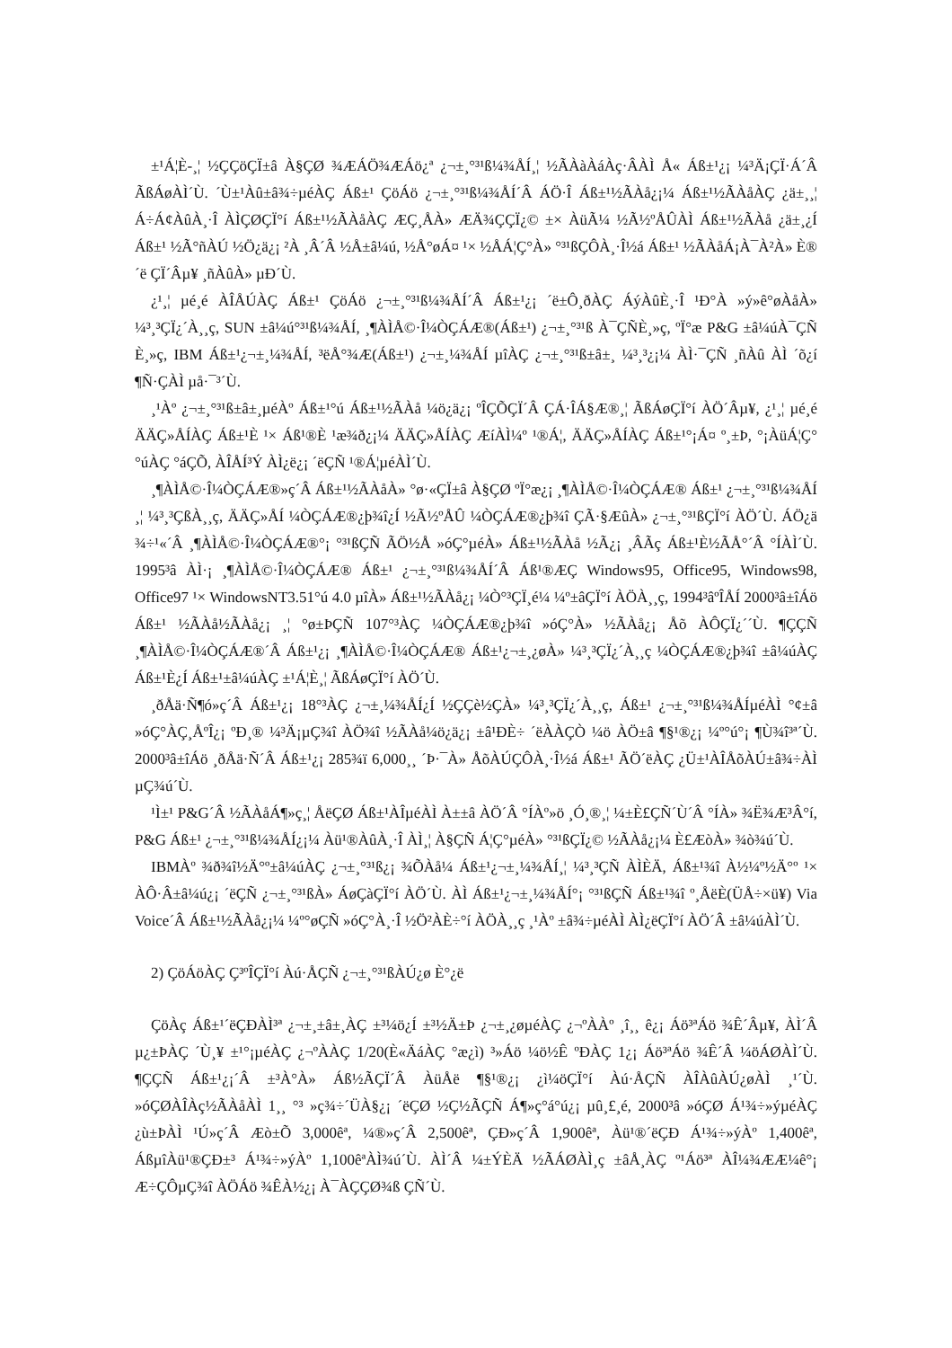±¹Á¦È-¸¦ ½ÇÇöÇÏ±â À§ÇØ ¾ÆÁÖ¾ÆÁö¿ª ¿¬±¸°³¹ß¼¾ÅÍ¸¦ ½ÃÀàÀáÀç·ÂÀÌ Å« Áß±¹¿¡ ¼³Ä¡ÇÏ·Á´Â ÃßÁøÀÌ´Ù. ´Ù±¹Àû±â¾÷µéÀÇ Áß±¹ ÇöÁö ¿¬±¸°³¹ß¼¾ÅÍ´Â ÁÖ·Î Áß±¹½ÃÀå¿¡¼­ Áß±¹½ÃÀåÀÇ ¿ä±¸¸¦ Á÷Á¢ÀûÀ¸·Î ÀÌÇØÇÏ°í Áß±¹½ÃÀåÀÇ ÆÇ¸ÅÀ» ÆÄ¾ÇÇÏ¿© ±× ÀüÃ¼ ½Ã½ºÅÛÀÌ Áß±¹½ÃÀå ¿ä±¸¿Í Áß±¹ ½Ã°ñÀÚ ½Ö¿ä¿¡ ²À ¸Â´Â ½Å±â¼ú, ½Å°øÁ¤ ¹× ½ÅÁ¦Ç°À» °³¹ßÇÔÀ¸·Î½á Áß±¹ ½ÃÀåÁ¡À¯À²À» È®´ë ÇÏ´Âµ¥ ¸ñÀûÀ» µÐ´Ù.
¿¹¸¦ µé¸é ÀÎÅÚÀÇ Áß±¹ ÇöÁö ¿¬±¸°³¹ß¼¾ÅÍ´Â Áß±¹¿¡ ´ë±Ô¸ðÀÇ ÁýÀûÈ¸·Î ¹Ð°À »ý»ê°øÀåÀ» ¼³¸³ÇÏ¿´À¸¸ç, SUN ±â¼ú°³¹ß¼¾ÅÍ, ¸¶ÀÌÅ©·Î¼ÒÇÁÆ®(Áß±¹) ¿¬±¸°³¹ß À¯ÇÑÈ¸»ç, ºÏ°æ P&G ±â¼úÀ¯ÇÑ È¸»ç, IBM Áß±¹¿¬±¸¼¾ÅÍ, ³ëÅ°¾Æ(Áß±¹) ¿¬±¸¼¾ÅÍ µîÀÇ ¿¬±¸°³¹ß±â±¸ ¼³¸³¿¡¼­ ÀÌ·¯ÇÑ ¸ñÀû ÀÌ ´õ¿í ¶Ñ·ÇÀÌ µå·¯³­´Ù.
¸¹Àº ¿¬±¸°³¹ß±â±¸µéÀº Áß±¹°ú Áß±¹½ÃÀå ¼ö¿ä¿¡ ºÎÇÕÇÏ´Â ÇÁ·ÎÁ§Æ®¸¦ ÃßÁøÇÏ°í ÀÖ´Âµ¥, ¿¹¸¦ µé¸é ÄÄÇ»ÅÍÀÇ Áß±¹È­ ¹× Áß¹®È­ ¹æ¾ð¿¡¼­ ÄÄÇ»ÅÍÀÇ ÆíÀÌ¼º ¹®Á¦, ÄÄÇ»ÅÍÀÇ Áß±¹°¡Á¤ º¸±Þ, °¡ÀüÁ¦Ç°°úÀÇ °áÇÕ, ÀÎÅÍ³Ý ÀÌ¿ë¿¡ ´ëÇÑ ¹®Á¦µéÀÌ´Ù.
¸¶ÀÌÅ©·Î¼ÒÇÁÆ®»ç´Â Áß±¹½ÃÀåÀ» °ø·«ÇÏ±â À§ÇØ ºÏ°æ¿¡ ¸¶ÀÌÅ©·Î¼ÒÇÁÆ® Áß±¹ ¿¬±¸°³¹ß¼¾ÅÍ ¸¦ ¼³¸³ÇßÀ¸¸ç, ÄÄÇ»ÅÍ ¼ÒÇÁÆ®¿þ¾î¿Í ½Ã½ºÅÛ ¼ÒÇÁÆ®¿þ¾î ÇÃ·§ÆûÀ» ¿¬±¸°³¹ßÇÏ°í ÀÖ´Ù. ÁÖ¿ä ¾÷¹«´Â ¸¶ÀÌÅ©·Î¼ÒÇÁÆ®°¡ °³¹ßÇÑ ÃÖ½Å »óÇ°µéÀ» Áß±¹½ÃÀå ½Ã¿¡ ¸ÂÃç Áß±¹È­½ÃÅ°´Â °ÍÀÌ´Ù. 1995³â ÀÌ·¡ ¸¶ÀÌÅ©·Î¼ÒÇÁÆ® Áß±¹ ¿¬±¸°³¹ß¼¾ÅÍ´Â Áß¹®ÆÇ Windows95, Office95, Windows98, Office97 ¹× WindowsNT3.51°ú 4.0 µîÀ» Áß±¹½ÃÀå¿¡ ¼Ò°³ÇÏ¸é¼­ ¼º±âÇÏ°í ÀÖÀ¸¸ç, 1994³âºÎÅÍ 2000³â±îÁö Áß±¹ ½ÃÀå½ÃÀå¿¡ ¸¦ °ø±ÞÇÑ 107°³ÀÇ ¼ÒÇÁÆ®¿þ¾î »óÇ°À» ½ÃÀå¿¡ Åõ ÀÔÇÏ¿´´Ù. ¶ÇÇÑ ¸¶ÀÌÅ©·Î¼ÒÇÁÆ®´Â Áß±¹¿¡ ¸¶ÀÌÅ©·Î¼ÒÇÁÆ® Áß±¹¿¬±¸¿øÀ» ¼³¸³ÇÏ¿´À¸¸ç ¼ÒÇÁÆ®¿þ¾î ±â¼úÀÇ Áß±¹È­¿Í Áß±¹±â¼úÀÇ ±¹Á¦È­¸¦ ÃßÁøÇÏ°í ÀÖ´Ù.
¸ðÅä·Ñ¶ó»ç´Â Áß±¹¿¡ 18°³ÀÇ ¿¬±¸¼¾ÅÍ¿Í ½ÇÇè½ÇÀ» ¼³¸³ÇÏ¿´À¸¸ç, Áß±¹ ¿¬±¸°³¹ß¼¾ÅÍµéÀÌ °¢±â »óÇ°ÀÇ¸ÅºÎ¿¡ ºÐ¸® ¼³Ä¡µÇ¾î ÀÖ¾î ½ÃÀå¼ö¿ä¿¡ ±â¹ÐÈ÷ ´ëÀÀÇÒ ¼ö ÀÖ±â ¶§¹®¿¡ ¼º°ú°¡ ¶Ù¾î³ª´Ù. 2000³â±îÁö ¸ðÅä·Ñ´Â Áß±¹¿¡ 285¾ï 6,000¸¸ ´Þ·¯À» ÅõÀÚÇÔÀ¸·Î½á Áß±¹ ÃÖ´ëÀÇ ¿Ü±¹ÀÎÅõÀÚ±â¾÷ÀÌ µÇ¾ú´Ù.
¹Ì±¹ P&G´Â ½ÃÀåÁ¶»ç¸¦ ÅëÇØ Áß±¹ÀÎµéÀÌ À±±â ÀÖ´Â °ÍÀº»ö ¸Ó¸®¸¦ ¼±È£ÇÑ´Ù´Â °ÍÀ» ¾Ë¾Æ³Â°í, P&G Áß±¹ ¿¬±¸°³¹ß¼¾ÅÍ¿¡¼­ Àü¹®ÀûÀ¸·Î ÀÌ¸¦ À§ÇÑ Á¦Ç°µéÀ» °³¹ßÇÏ¿© ½ÃÀå¿¡¼­ È£ÆòÀ» ¾ò¾ú´Ù.
IBMÀº ¾ð¾î½Ä°º±â¼úÀÇ ¿¬±¸°³¹ß¿¡ ¾ÕÀå¼­ Áß±¹¿¬±¸¼¾ÅÍ¸¦ ¼³¸³ÇÑ ÀÌÈÄ, Áß±¹¾î À½¼º½Ä°º ¹× ÀÔ·Â±â¼ú¿¡ ´ëÇÑ ¿¬±¸°³¹ßÀ» ÁøÇàÇÏ°í ÀÖ´Ù. ÀÌ Áß±¹¿¬±¸¼¾ÅÍ°¡ °³¹ßÇÑ Áß±¹¾î º¸ÅëÈ­(ÜÅ÷×ü¥) Via Voice´Â Áß±¹½ÃÀå¿¡¼­ ¼º°øÇÑ »óÇ°À¸·Î ½Ö²ÀÈ÷°í ÀÖÀ¸¸ç ¸¹Àº ±â¾÷µéÀÌ ÀÌ¿ëÇÏ°í ÀÖ´Â ±â¼úÀÌ´Ù.
2) ÇöÁöÀÇ Ç³ºÎÇÏ°í Àú·ÅÇÑ ¿¬±¸°³¹ßÀÚ¿ø È°¿ë
ÇöÀç Áß±¹´ëÇÐÀÌ³ª ¿¬±¸±â±¸ÀÇ ±³¼ö¿Í ±³½Ä±Þ ¿¬±¸¿øµéÀÇ ¿¬ºÀÀº ¸î¸¸ ê¿¡ Áö³ªÁö ¾Ê´Âµ¥, ÀÌ´Â µ¿±ÞÀÇ ´Ù¸¥ ±¹°¡µéÀÇ ¿¬ºÀÀÇ 1/20(È«ÄáÀÇ °æ¿ì) ³»Áö ¼ö½Ê ºÐÀÇ 1¿¡ Áö³ªÁö ¾Ê´Â ¼öÁØÀÌ´Ù. ¶ÇÇÑ Áß±¹¿¡´Â ±³À°À» Áß½ÃÇÏ´Â ÀüÅë ¶§¹®¿¡ ¿ì¼öÇÏ°í Àú·ÅÇÑ ÀÎÀûÀÚ¿øÀÌ ¸¹´Ù. »óÇØÀÎÀç½ÃÀåÀÌ 1¸¸ °³ »ç¾÷´ÜÀ§¿¡ ´ëÇØ ½Ç½ÃÇÑ Á¶»ç°á°ú¿¡ µû¸£¸é, 2000³â »óÇØ Á¹¾÷»ýµéÀÇ ¿ù±ÞÀÌ ¹Ú»ç´Â Æò±Õ 3,000êª, ¼®»ç´Â 2,500êª, ÇÐ»ç´Â 1,900êª, Àü¹®´ëÇÐ Á¹¾÷»ýÀº 1,400êª, ÁßµîÀü¹®ÇÐ±³ Á¹¾÷»ýÀº 1,100êªÀÌ¾ú´Ù. ÀÌ´Â ¼±ÝÈÄ ½ÃÁØÀÌ¸ç ±âÅ¸ÀÇ º¹Áö³ª ÀÎ¼¾ÆÆ¼ê°¡ Æ÷ÇÔµÇ¾î ÀÖÁö ¾ÊÀ½¿¡ À¯ÀÇÇØ¾ß ÇÑ´Ù.